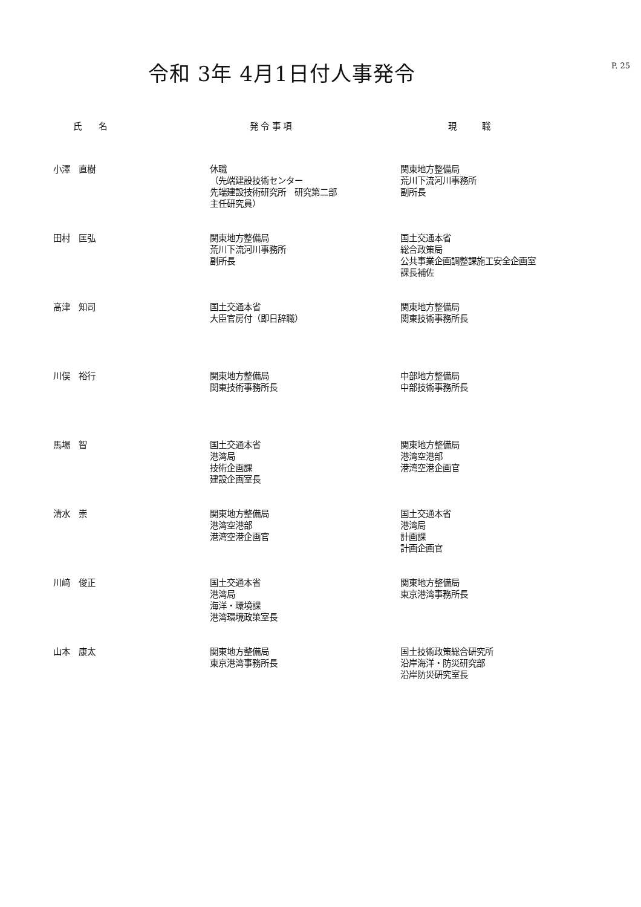令和 3年 4月1日付人事発令
P. 25
| 氏 名 | 発 令 事 項 | 現 職 |
| --- | --- | --- |
| 小澤 直樹 | 休職 （先端建設技術センター 先端建設技術研究所 研究第二部 主任研究員） | 関東地方整備局 荒川下流河川事務所 副所長 |
| 田村 匡弘 | 関東地方整備局 荒川下流河川事務所 副所長 | 国土交通本省 総合政策局 公共事業企画調整課施工安全企画室 課長補佐 |
| 髙津 知司 | 国土交通本省 大臣官房付（即日辞職） | 関東地方整備局 関東技術事務所長 |
| 川俣 裕行 | 関東地方整備局 関東技術事務所長 | 中部地方整備局 中部技術事務所長 |
| 馬場 智 | 国土交通本省 港湾局 技術企画課 建設企画室長 | 関東地方整備局 港湾空港部 港湾空港企画官 |
| 清水 崇 | 関東地方整備局 港湾空港部 港湾空港企画官 | 国土交通本省 港湾局 計画課 計画企画官 |
| 川﨑 俊正 | 国土交通本省 港湾局 海洋・環境課 港湾環境政策室長 | 関東地方整備局 東京港湾事務所長 |
| 山本 康太 | 関東地方整備局 東京港湾事務所長 | 国土技術政策総合研究所 沿岸海洋・防災研究部 沿岸防災研究室長 |